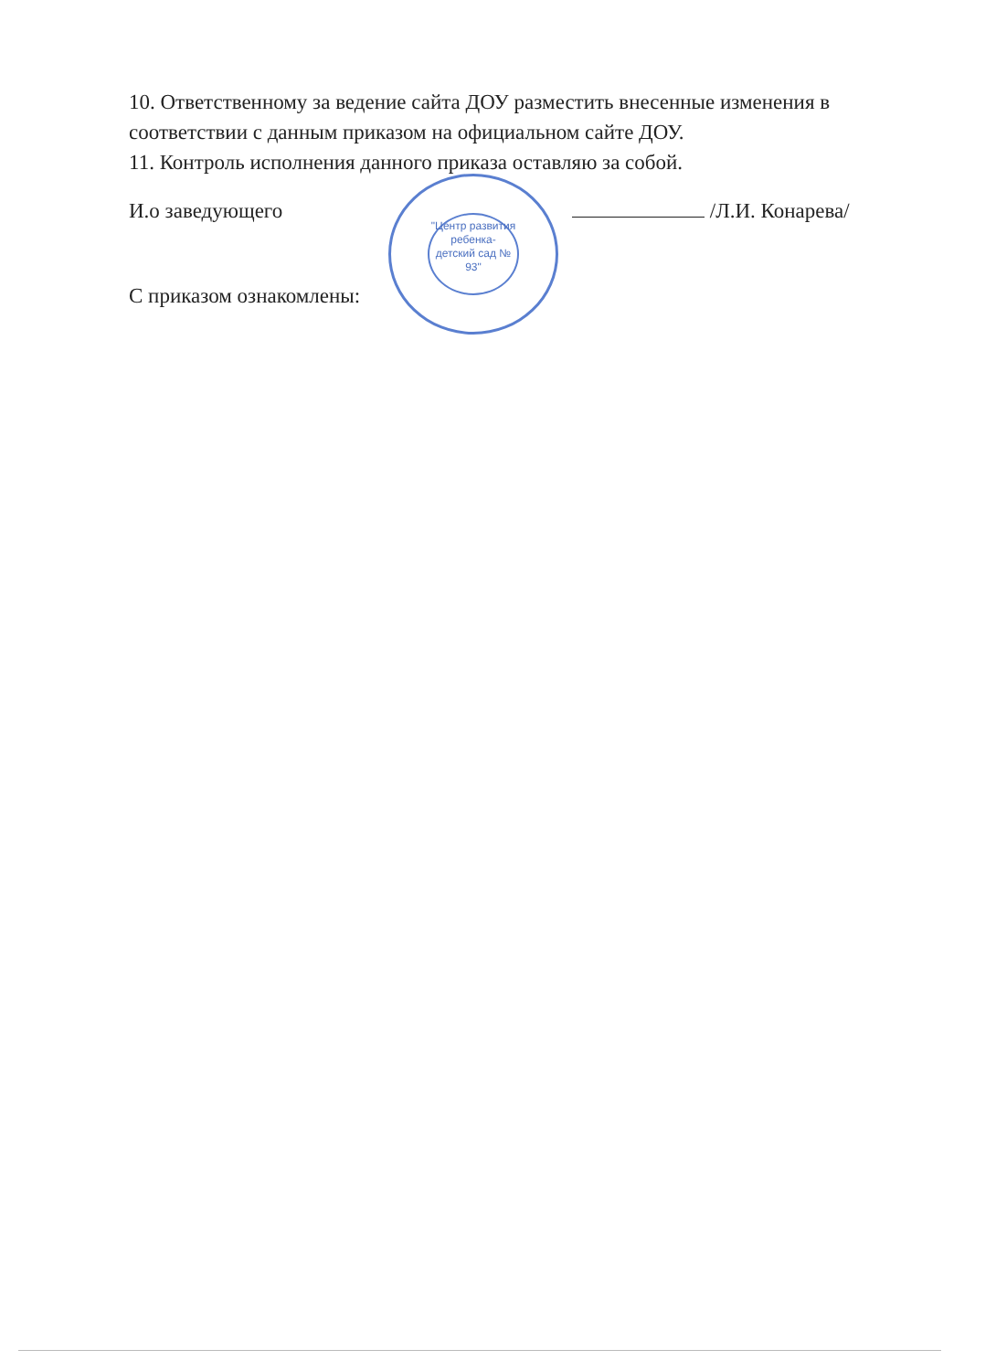"Центр развития ребенка- детский сад № 93"
10. Ответственному за ведение сайта ДОУ разместить внесенные изменения в соответствии с данным приказом на официальном сайте ДОУ.
11. Контроль исполнения данного приказа оставляю за собой.
И.о заведующего /Л.И. Конарева/
С приказом ознакомлены: